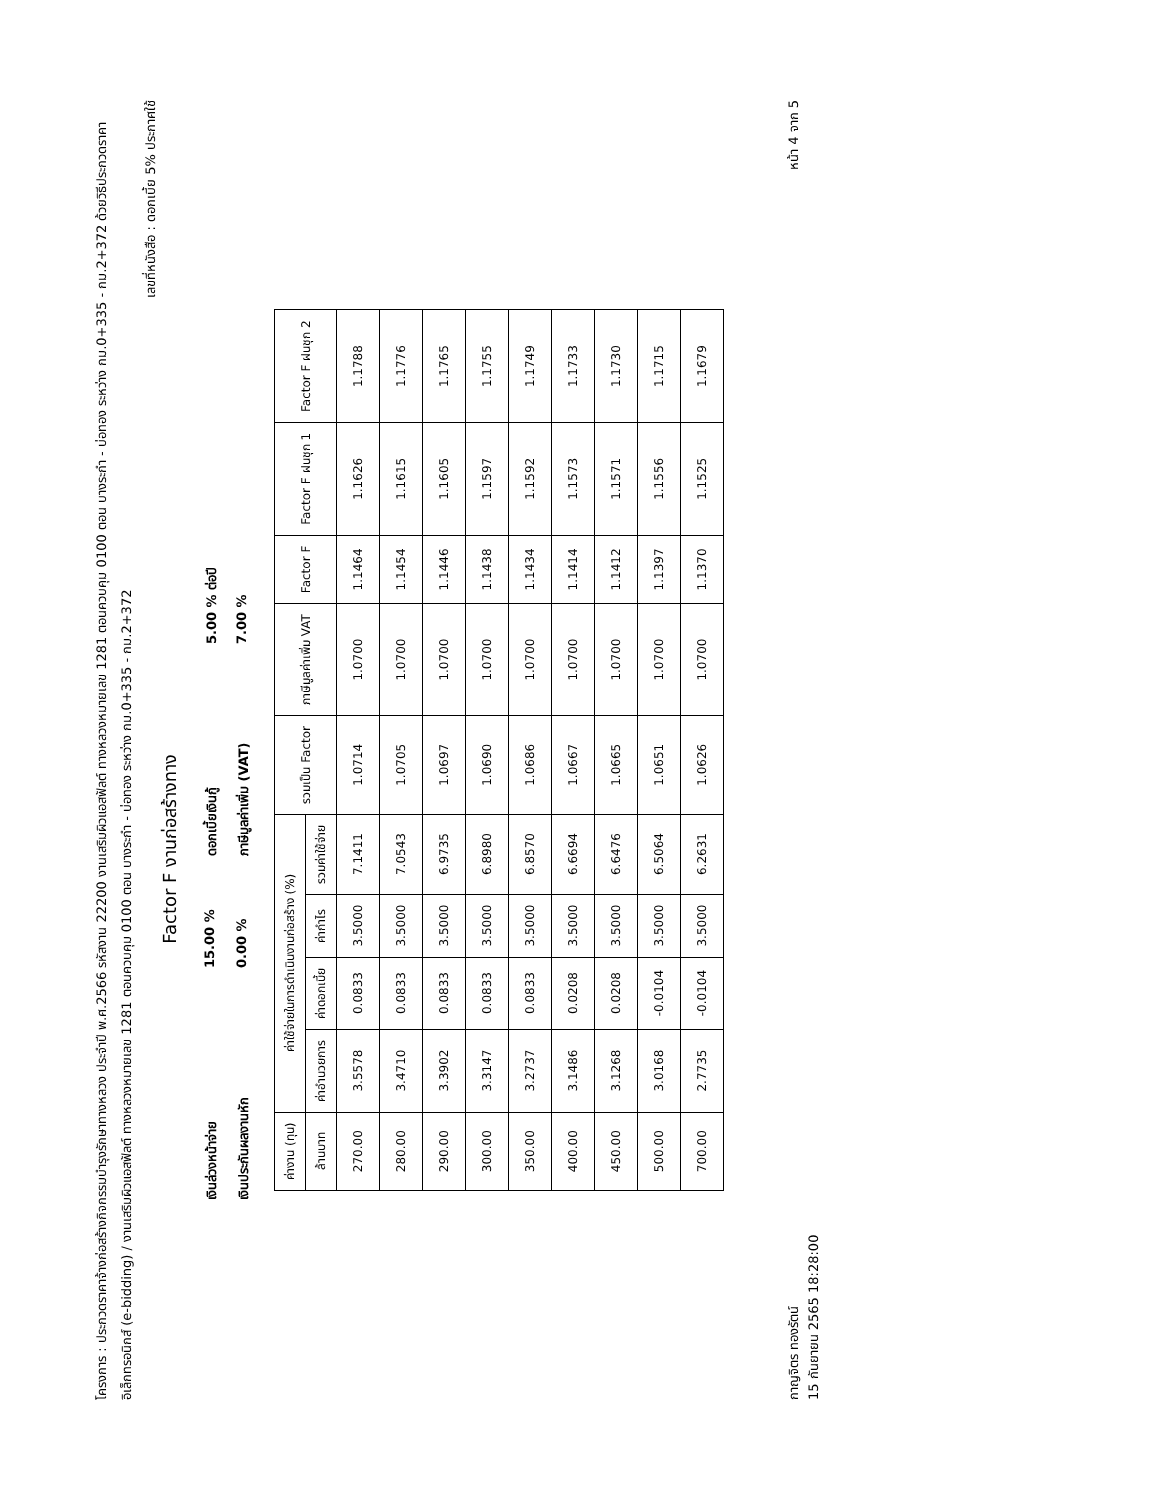โครงการ : ประกวดราคาจ้างก่อสร้างกิจกรรมบำรุงรักษาทางหลวง ประจำปี พ.ศ.2566 รหัสงาน 22200 งานเสริมผิวแอสฟัลต์ ทางหลวงหมายเลข 1281 ตอนควบคุม 0100 ตอน บางระกำ - บ่อทอง ระหว่าง กม.0+335 - กม.2+372 ด้วยวิธีประกวดราคาอิเล็กทรอนิกส์ (e-bidding) / งานเสริมผิวแอสฟัลต์ ทางหลวงหมายเลข 1281 ตอนควบคุม 0100 ตอน บางระกำ - บ่อทอง ระหว่าง กม.0+335 - กม.2+372
เลขที่หนังสือ : ดอกเบี้ย 5% ประกาศใช้
Factor F งานก่อสร้างทาง
เงินล่วงหน้าจ่าย
15.00 %
ดอกเบี้ยเงินกู้
5.00 % ต่อปี
เงินประกันผลงานหัก
0.00 %
ภาษีมูลค่าเพิ่ม (VAT)
7.00 %
| ค่างาน (ทุน) | ค่าใช้จ่ายในการดำเนินงานก่อสร้าง (%) | | | | รวมเป็น Factor | ภาษีมูลค่าเพิ่ม VAT | Factor F | Factor F ฝนชุก 1 | Factor F ฝนชุก 2 |
| --- | --- | --- | --- | --- | --- | --- | --- | --- | --- |
| ล้านบาท | ค่าอำนวยการ | ค่าดอกเบี้ย | ค่ากำไร | รวมค่าใช้จ่าย | | | | | |
| 270.00 | 3.5578 | 0.0833 | 3.5000 | 7.1411 | 1.0714 | 1.0700 | 1.1464 | 1.1626 | 1.1788 |
| 280.00 | 3.4710 | 0.0833 | 3.5000 | 7.0543 | 1.0705 | 1.0700 | 1.1454 | 1.1615 | 1.1776 |
| 290.00 | 3.3902 | 0.0833 | 3.5000 | 6.9735 | 1.0697 | 1.0700 | 1.1446 | 1.1605 | 1.1765 |
| 300.00 | 3.3147 | 0.0833 | 3.5000 | 6.8980 | 1.0690 | 1.0700 | 1.1438 | 1.1597 | 1.1755 |
| 350.00 | 3.2737 | 0.0833 | 3.5000 | 6.8570 | 1.0686 | 1.0700 | 1.1434 | 1.1592 | 1.1749 |
| 400.00 | 3.1486 | 0.0208 | 3.5000 | 6.6694 | 1.0667 | 1.0700 | 1.1414 | 1.1573 | 1.1733 |
| 450.00 | 3.1268 | 0.0208 | 3.5000 | 6.6476 | 1.0665 | 1.0700 | 1.1412 | 1.1571 | 1.1730 |
| 500.00 | 3.0168 | -0.0104 | 3.5000 | 6.5064 | 1.0651 | 1.0700 | 1.1397 | 1.1556 | 1.1715 |
| 700.00 | 2.7735 | -0.0104 | 3.5000 | 6.2631 | 1.0626 | 1.0700 | 1.1370 | 1.1525 | 1.1679 |
กาญจิตร ทองรัตน์
15 กันยายน 2565 18:28:00
หน้า 4 จาก 5